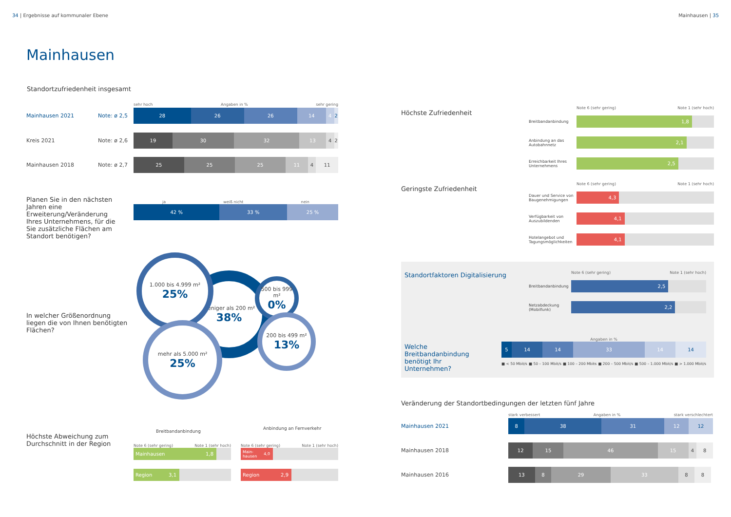34 | Ergebnisse auf kommunaler Ebene
Mainhausen
Standortzufriedenheit insgesamt
sehr hoch Angaben in % sehr gering
Mainhausen 2021 Note: ø 2,5
28 26 26 14 4 2
Kreis 2021 Note: ø 2,6
19 30 32 13 4 2
Mainhausen 2018 Note: ø 2,7
25 25 25 11 4 11
Planen Sie in den nächsten Jahren eine Erweiterung/Veränderung Ihres Unternehmens, für die Sie zusätzliche Flächen am Standort benötigen?
ja weiß nicht nein
42 % 33 % 25 %
In welcher Größenordnung liegen die von Ihnen benötigten Flächen?
weniger als 200 m²
38%
1.000 bis 4.999 m²
25%
500 bis 999 m²
0%
mehr als 5.000 m²
25%
200 bis 499 m²
13%
Höchste Abweichung zum Durchschnitt in der Region
Breitbandanbindung
Note 6 (sehr gering) Note 1 (sehr hoch)
Mainhausen 1,8
Region 3,1
Anbindung an Fernverkehr
Note 6 (sehr gering) Note 1 (sehr hoch)
Main-hausen 4,0
Region 2,9
Mainhausen | 35
Höchste Zufriedenheit
Note 6 (sehr gering) Note 1 (sehr hoch)
Breitbandanbindung
1,8
Anbindung an das Autobahnnetz
2,1
Erreichbarkeit Ihres Unternehmens
2,5
Geringste Zufriedenheit
Note 6 (sehr gering) Note 1 (sehr hoch)
Dauer und Service von Baugenehmigungen
4,3
Verfügbarkeit von Auszubildenden
4,1
Hotelangebot und Tagungsmöglichkeiten
4,1
Standortfaktoren Digitalisierung
Note 6 (sehr gering) Note 1 (sehr hoch)
Breitbandanbindung
2,5
Netzabdeckung (Mobilfunk)
2,2
Welche Breitbandanbindung benötigt Ihr Unternehmen?
Angaben in %
5 14 14 33 14 14
■ < 50 Mbit/s ■ 50 – 100 Mbit/s ■ 100 – 200 Mbits ■ 200 – 500 Mbit/s ■ 500 – 1.000 Mbit/s ■ > 1.000 Mbit/s
Veränderung der Standortbedingungen der letzten fünf Jahre
stark verbessert Angaben in % stark verschlechtert
Mainhausen 2021
8 38 31 12 12
Mainhausen 2018
12 15 46 15 4 8
Mainhausen 2016
13 8 29 33 8 8